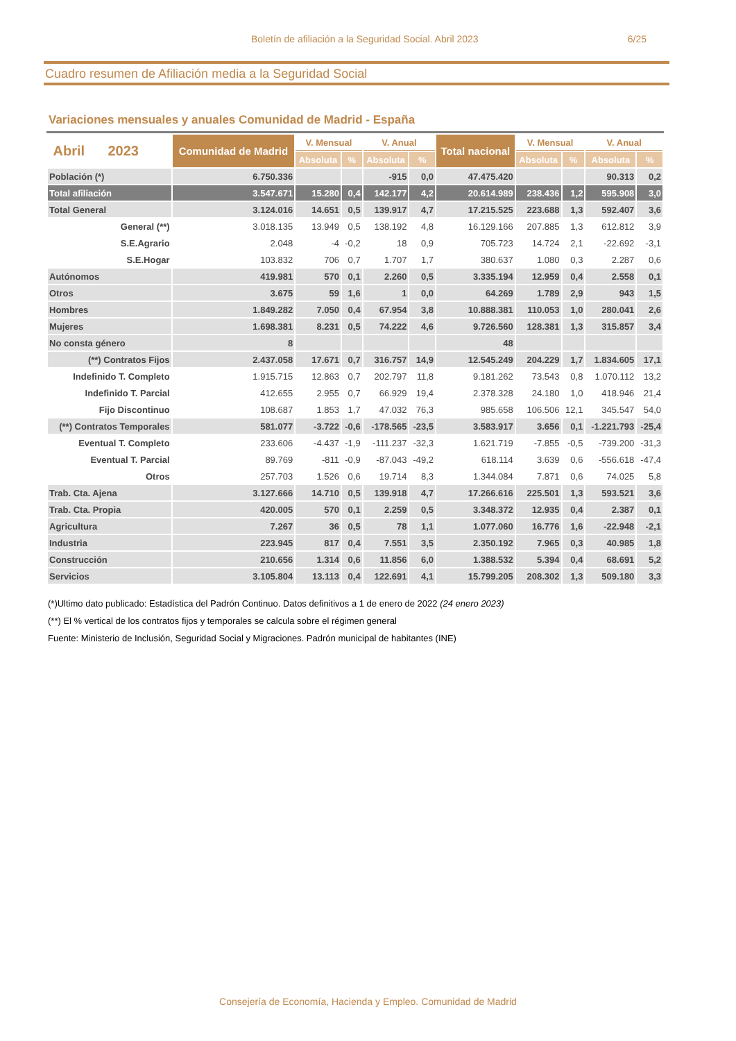Boletín de afiliación a la Seguridad Social. Abril 2023 6/25
Cuadro resumen de Afiliación media a la Seguridad Social
Variaciones mensuales y anuales Comunidad de Madrid - España
| Abril 2023 | Comunidad de Madrid | V. Mensual | | V. Anual | | Total nacional | V. Mensual | | V. Anual | |
| --- | --- | --- | --- | --- | --- | --- | --- | --- | --- | --- |
| | | Absoluta | % | Absoluta | % | | Absoluta | % | Absoluta | % |
| Población (*) | 6.750.336 | | | -915 | 0,0 | 47.475.420 | | | 90.313 | 0,2 |
| Total afiliación | 3.547.671 | 15.280 | 0,4 | 142.177 | 4,2 | 20.614.989 | 238.436 | 1,2 | 595.908 | 3,0 |
| Total General | 3.124.016 | 14.651 | 0,5 | 139.917 | 4,7 | 17.215.525 | 223.688 | 1,3 | 592.407 | 3,6 |
| General (**) | 3.018.135 | 13.949 | 0,5 | 138.192 | 4,8 | 16.129.166 | 207.885 | 1,3 | 612.812 | 3,9 |
| S.E.Agrario | 2.048 | -4 | -0,2 | 18 | 0,9 | 705.723 | 14.724 | 2,1 | -22.692 | -3,1 |
| S.E.Hogar | 103.832 | 706 | 0,7 | 1.707 | 1,7 | 380.637 | 1.080 | 0,3 | 2.287 | 0,6 |
| Autónomos | 419.981 | 570 | 0,1 | 2.260 | 0,5 | 3.335.194 | 12.959 | 0,4 | 2.558 | 0,1 |
| Otros | 3.675 | 59 | 1,6 | 1 | 0,0 | 64.269 | 1.789 | 2,9 | 943 | 1,5 |
| Hombres | 1.849.282 | 7.050 | 0,4 | 67.954 | 3,8 | 10.888.381 | 110.053 | 1,0 | 280.041 | 2,6 |
| Mujeres | 1.698.381 | 8.231 | 0,5 | 74.222 | 4,6 | 9.726.560 | 128.381 | 1,3 | 315.857 | 3,4 |
| No consta género | 8 | | | | | 48 | | | | |
| (**) Contratos Fijos | 2.437.058 | 17.671 | 0,7 | 316.757 | 14,9 | 12.545.249 | 204.229 | 1,7 | 1.834.605 | 17,1 |
| Indefinido T. Completo | 1.915.715 | 12.863 | 0,7 | 202.797 | 11,8 | 9.181.262 | 73.543 | 0,8 | 1.070.112 | 13,2 |
| Indefinido T. Parcial | 412.655 | 2.955 | 0,7 | 66.929 | 19,4 | 2.378.328 | 24.180 | 1,0 | 418.946 | 21,4 |
| Fijo Discontinuo | 108.687 | 1.853 | 1,7 | 47.032 | 76,3 | 985.658 | 106.506 | 12,1 | 345.547 | 54,0 |
| (**) Contratos Temporales | 581.077 | -3.722 | -0,6 | -178.565 | -23,5 | 3.583.917 | 3.656 | 0,1 | -1.221.793 | -25,4 |
| Eventual T. Completo | 233.606 | -4.437 | -1,9 | -111.237 | -32,3 | 1.621.719 | -7.855 | -0,5 | -739.200 | -31,3 |
| Eventual T. Parcial | 89.769 | -811 | -0,9 | -87.043 | -49,2 | 618.114 | 3.639 | 0,6 | -556.618 | -47,4 |
| Otros | 257.703 | 1.526 | 0,6 | 19.714 | 8,3 | 1.344.084 | 7.871 | 0,6 | 74.025 | 5,8 |
| Trab. Cta. Ajena | 3.127.666 | 14.710 | 0,5 | 139.918 | 4,7 | 17.266.616 | 225.501 | 1,3 | 593.521 | 3,6 |
| Trab. Cta. Propia | 420.005 | 570 | 0,1 | 2.259 | 0,5 | 3.348.372 | 12.935 | 0,4 | 2.387 | 0,1 |
| Agricultura | 7.267 | 36 | 0,5 | 78 | 1,1 | 1.077.060 | 16.776 | 1,6 | -22.948 | -2,1 |
| Industria | 223.945 | 817 | 0,4 | 7.551 | 3,5 | 2.350.192 | 7.965 | 0,3 | 40.985 | 1,8 |
| Construcción | 210.656 | 1.314 | 0,6 | 11.856 | 6,0 | 1.388.532 | 5.394 | 0,4 | 68.691 | 5,2 |
| Servicios | 3.105.804 | 13.113 | 0,4 | 122.691 | 4,1 | 15.799.205 | 208.302 | 1,3 | 509.180 | 3,3 |
(*)Ultimo dato publicado: Estadística del Padrón Continuo. Datos definitivos a 1 de enero de 2022 (24 enero 2023)
(**) El % vertical de los contratos fijos y temporales se calcula sobre el régimen general
Fuente: Ministerio de Inclusión, Seguridad Social y Migraciones. Padrón municipal de habitantes (INE)
Consejería de Economía, Hacienda y Empleo. Comunidad de Madrid